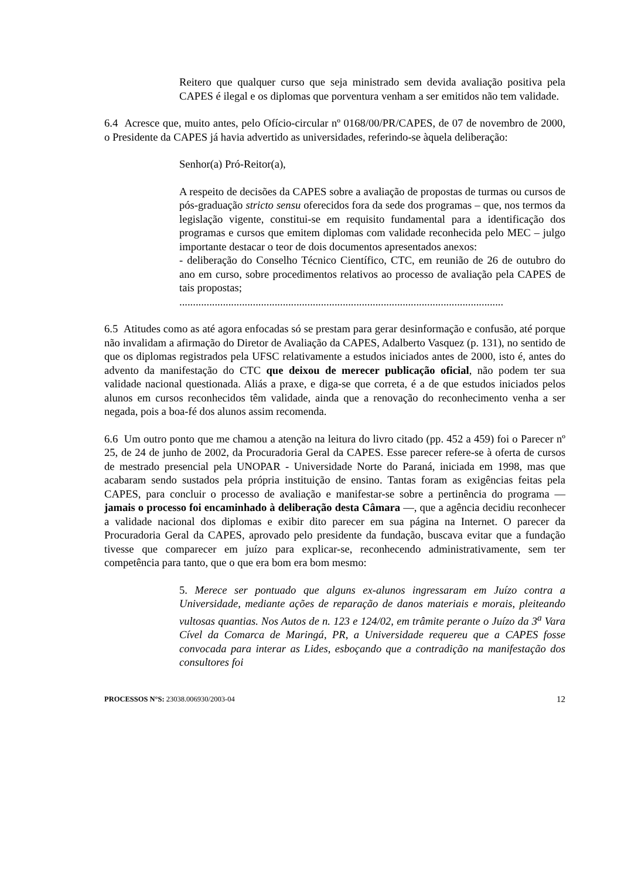Reitero que qualquer curso que seja ministrado sem devida avaliação positiva pela CAPES é ilegal e os diplomas que porventura venham a ser emitidos não tem validade.
6.4 Acresce que, muito antes, pelo Ofício-circular nº 0168/00/PR/CAPES, de 07 de novembro de 2000, o Presidente da CAPES já havia advertido as universidades, referindo-se àquela deliberação:
Senhor(a) Pró-Reitor(a),
A respeito de decisões da CAPES sobre a avaliação de propostas de turmas ou cursos de pós-graduação stricto sensu oferecidos fora da sede dos programas – que, nos termos da legislação vigente, constitui-se em requisito fundamental para a identificação dos programas e cursos que emitem diplomas com validade reconhecida pelo MEC – julgo importante destacar o teor de dois documentos apresentados anexos:
- deliberação do Conselho Técnico Científico, CTC, em reunião de 26 de outubro do ano em curso, sobre procedimentos relativos ao processo de avaliação pela CAPES de tais propostas;
.......................................................................................................................
6.5 Atitudes como as até agora enfocadas só se prestam para gerar desinformação e confusão, até porque não invalidam a afirmação do Diretor de Avaliação da CAPES, Adalberto Vasquez (p. 131), no sentido de que os diplomas registrados pela UFSC relativamente a estudos iniciados antes de 2000, isto é, antes do advento da manifestação do CTC que deixou de merecer publicação oficial, não podem ter sua validade nacional questionada. Aliás a praxe, e diga-se que correta, é a de que estudos iniciados pelos alunos em cursos reconhecidos têm validade, ainda que a renovação do reconhecimento venha a ser negada, pois a boa-fé dos alunos assim recomenda.
6.6 Um outro ponto que me chamou a atenção na leitura do livro citado (pp. 452 a 459) foi o Parecer nº 25, de 24 de junho de 2002, da Procuradoria Geral da CAPES. Esse parecer refere-se à oferta de cursos de mestrado presencial pela UNOPAR - Universidade Norte do Paraná, iniciada em 1998, mas que acabaram sendo sustados pela própria instituição de ensino. Tantas foram as exigências feitas pela CAPES, para concluir o processo de avaliação e manifestar-se sobre a pertinência do programa — jamais o processo foi encaminhado à deliberação desta Câmara —, que a agência decidiu reconhecer a validade nacional dos diplomas e exibir dito parecer em sua página na Internet. O parecer da Procuradoria Geral da CAPES, aprovado pelo presidente da fundação, buscava evitar que a fundação tivesse que comparecer em juízo para explicar-se, reconhecendo administrativamente, sem ter competência para tanto, que o que era bom era bom mesmo:
5. Merece ser pontuado que alguns ex-alunos ingressaram em Juízo contra a Universidade, mediante ações de reparação de danos materiais e morais, pleiteando vultosas quantias. Nos Autos de n. 123 e 124/02, em trâmite perante o Juízo da 3<sup>a</sup> Vara Cível da Comarca de Maringá, PR, a Universidade requereu que a CAPES fosse convocada para interar as Lides, esboçando que a contradição na manifestação dos consultores foi
PROCESSOS N°S: 23038.006930/2003-04 12